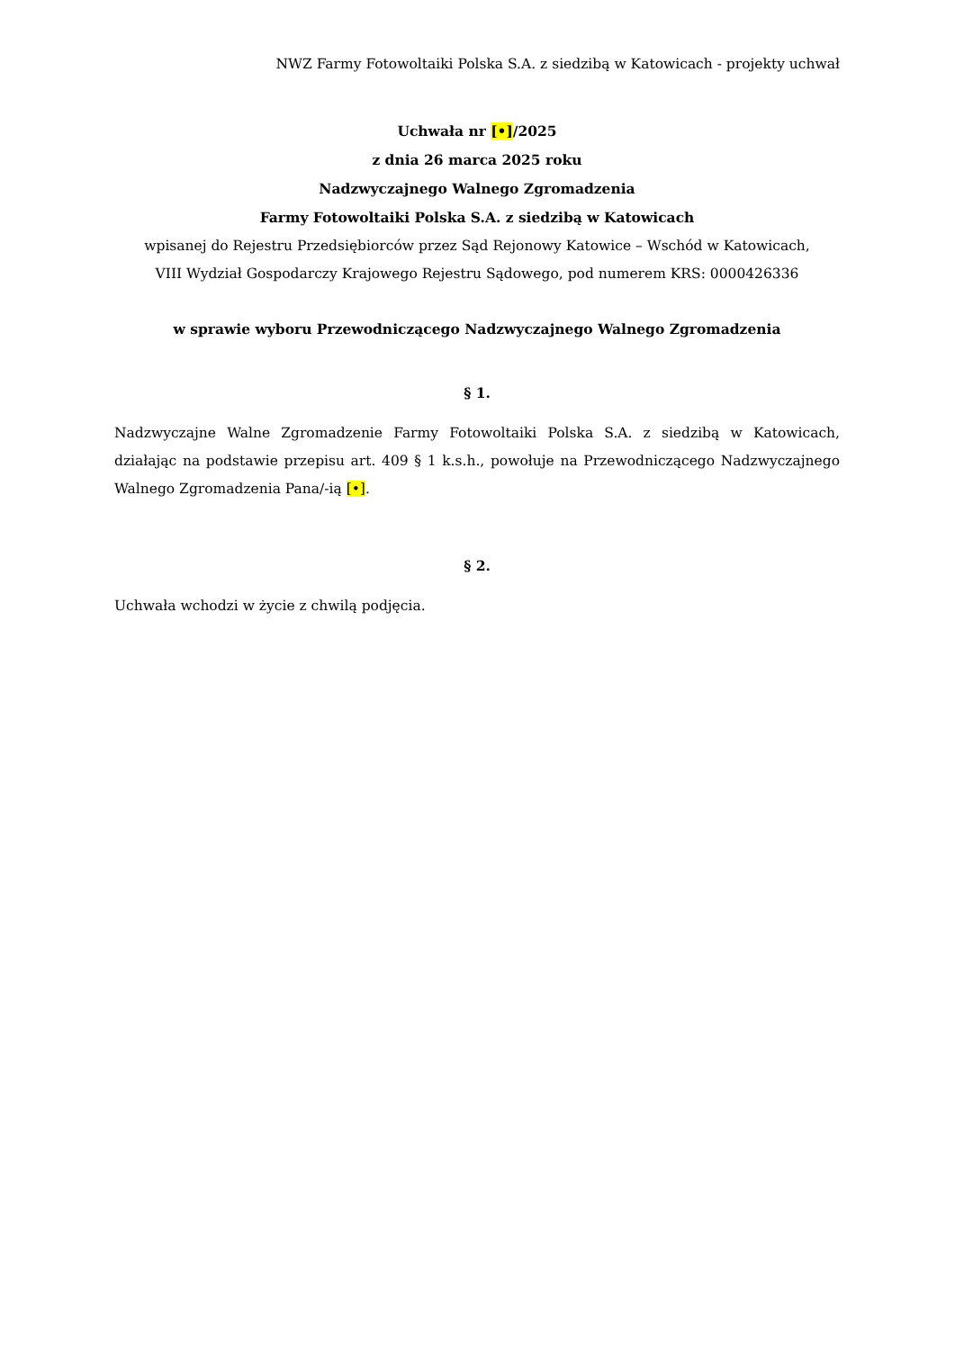NWZ Farmy Fotowoltaiki Polska S.A. z siedzibą w Katowicach - projekty uchwał
Uchwała nr [•]/2025
z dnia 26 marca 2025 roku
Nadzwyczajnego Walnego Zgromadzenia
Farmy Fotowoltaiki Polska S.A. z siedzibą w Katowicach
wpisanej do Rejestru Przedsiębiorców przez Sąd Rejonowy Katowice – Wschód w Katowicach,
VIII Wydział Gospodarczy Krajowego Rejestru Sądowego, pod numerem KRS: 0000426336
w sprawie wyboru Przewodniczącego Nadzwyczajnego Walnego Zgromadzenia
§ 1.
Nadzwyczajne Walne Zgromadzenie Farmy Fotowoltaiki Polska S.A. z siedzibą w Katowicach, działając na podstawie przepisu art. 409 § 1 k.s.h., powołuje na Przewodniczącego Nadzwyczajnego Walnego Zgromadzenia Pana/-ią [•].
§ 2.
Uchwała wchodzi w życie z chwilą podjęcia.